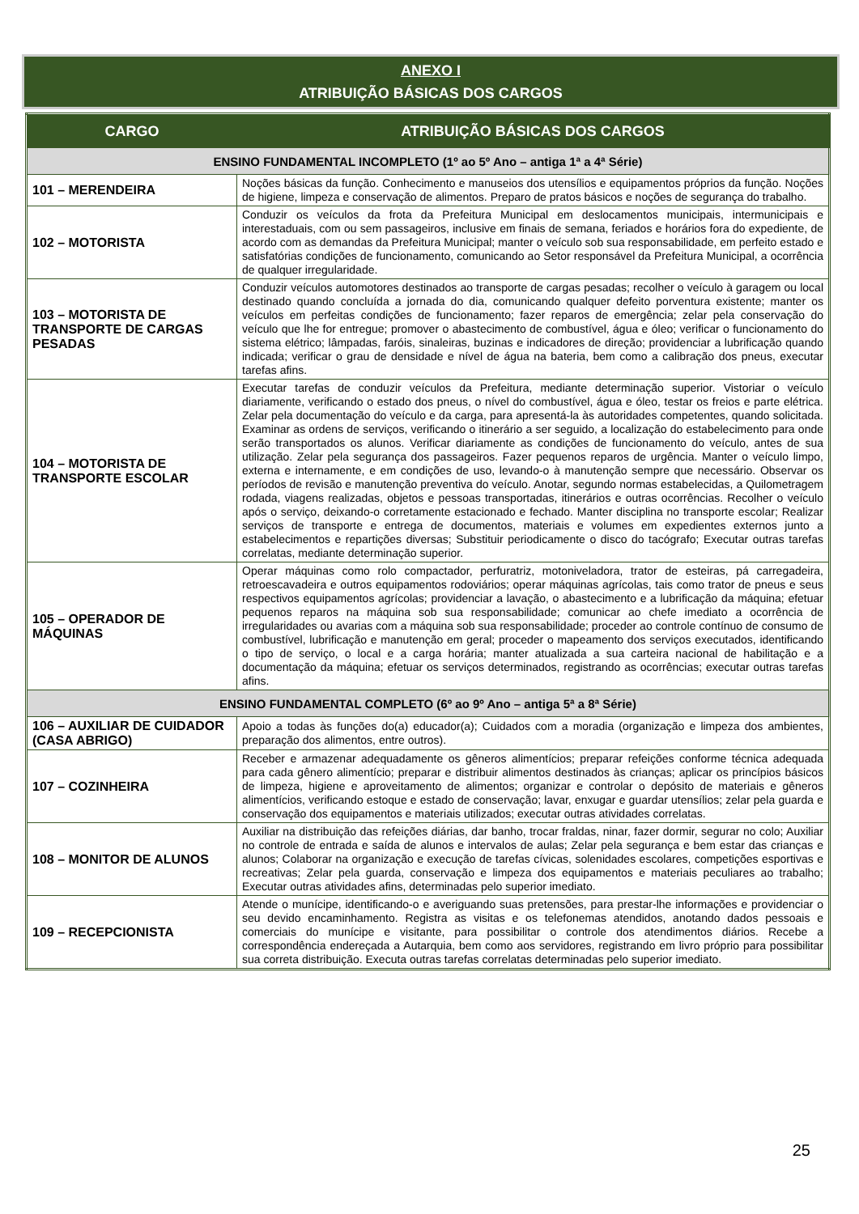ANEXO I
ATRIBUIÇÃO BÁSICAS DOS CARGOS
| CARGO | ATRIBUIÇÃO BÁSICAS DOS CARGOS |
| --- | --- |
| ENSINO FUNDAMENTAL INCOMPLETO (1º ao 5º Ano – antiga 1ª a 4ª Série) | |
| 101 – MERENDEIRA | Noções básicas da função. Conhecimento e manuseios dos utensílios e equipamentos próprios da função. Noções de higiene, limpeza e conservação de alimentos. Preparo de pratos básicos e noções de segurança do trabalho. |
| 102 – MOTORISTA | Conduzir os veículos da frota da Prefeitura Municipal em deslocamentos municipais, intermunicipais e interestaduais, com ou sem passageiros, inclusive em finais de semana, feriados e horários fora do expediente, de acordo com as demandas da Prefeitura Municipal; manter o veículo sob sua responsabilidade, em perfeito estado e satisfatórias condições de funcionamento, comunicando ao Setor responsável da Prefeitura Municipal, a ocorrência de qualquer irregularidade. |
| 103 – MOTORISTA DE TRANSPORTE DE CARGAS PESADAS | Conduzir veículos automotores destinados ao transporte de cargas pesadas; recolher o veículo à garagem ou local destinado quando concluída a jornada do dia, comunicando qualquer defeito porventura existente; manter os veículos em perfeitas condições de funcionamento; fazer reparos de emergência; zelar pela conservação do veículo que lhe for entregue; promover o abastecimento de combustível, água e óleo; verificar o funcionamento do sistema elétrico; lâmpadas, faróis, sinaleiras, buzinas e indicadores de direção; providenciar a lubrificação quando indicada; verificar o grau de densidade e nível de água na bateria, bem como a calibração dos pneus, executar tarefas afins. |
| 104 – MOTORISTA DE TRANSPORTE ESCOLAR | Executar tarefas de conduzir veículos da Prefeitura, mediante determinação superior. Vistoriar o veículo diariamente, verificando o estado dos pneus, o nível do combustível, água e óleo, testar os freios e parte elétrica. Zelar pela documentação do veículo e da carga, para apresentá-la às autoridades competentes, quando solicitada. Examinar as ordens de serviços, verificando o itinerário a ser seguido, a localização do estabelecimento para onde serão transportados os alunos. Verificar diariamente as condições de funcionamento do veículo, antes de sua utilização. Zelar pela segurança dos passageiros. Fazer pequenos reparos de urgência. Manter o veículo limpo, externa e internamente, e em condições de uso, levando-o à manutenção sempre que necessário. Observar os períodos de revisão e manutenção preventiva do veículo. Anotar, segundo normas estabelecidas, a Quilometragem rodada, viagens realizadas, objetos e pessoas transportadas, itinerários e outras ocorrências. Recolher o veículo após o serviço, deixando-o corretamente estacionado e fechado. Manter disciplina no transporte escolar; Realizar serviços de transporte e entrega de documentos, materiais e volumes em expedientes externos junto a estabelecimentos e repartições diversas; Substituir periodicamente o disco do tacógrafo; Executar outras tarefas correlatas, mediante determinação superior. |
| 105 – OPERADOR DE MÁQUINAS | Operar máquinas como rolo compactador, perfuratriz, motoniveladora, trator de esteiras, pá carregadeira, retroescavadeira e outros equipamentos rodoviários; operar máquinas agrícolas, tais como trator de pneus e seus respectivos equipamentos agrícolas; providenciar a lavação, o abastecimento e a lubrificação da máquina; efetuar pequenos reparos na máquina sob sua responsabilidade; comunicar ao chefe imediato a ocorrência de irregularidades ou avarias com a máquina sob sua responsabilidade; proceder ao controle contínuo de consumo de combustível, lubrificação e manutenção em geral; proceder o mapeamento dos serviços executados, identificando o tipo de serviço, o local e a carga horária; manter atualizada a sua carteira nacional de habilitação e a documentação da máquina; efetuar os serviços determinados, registrando as ocorrências; executar outras tarefas afins. |
| ENSINO FUNDAMENTAL COMPLETO (6º ao 9º Ano – antiga 5ª a 8ª Série) | |
| 106 – AUXILIAR DE CUIDADOR (CASA ABRIGO) | Apoio a todas às funções do(a) educador(a); Cuidados com a moradia (organização e limpeza dos ambientes, preparação dos alimentos, entre outros). |
| 107 – COZINHEIRA | Receber e armazenar adequadamente os gêneros alimentícios; preparar refeições conforme técnica adequada para cada gênero alimentício; preparar e distribuir alimentos destinados às crianças; aplicar os princípios básicos de limpeza, higiene e aproveitamento de alimentos; organizar e controlar o depósito de materiais e gêneros alimentícios, verificando estoque e estado de conservação; lavar, enxugar e guardar utensílios; zelar pela guarda e conservação dos equipamentos e materiais utilizados; executar outras atividades correlatas. |
| 108 – MONITOR DE ALUNOS | Auxiliar na distribuição das refeições diárias, dar banho, trocar fraldas, ninar, fazer dormir, segurar no colo; Auxiliar no controle de entrada e saída de alunos e intervalos de aulas; Zelar pela segurança e bem estar das crianças e alunos; Colaborar na organização e execução de tarefas cívicas, solenidades escolares, competições esportivas e recreativas; Zelar pela guarda, conservação e limpeza dos equipamentos e materiais peculiares ao trabalho; Executar outras atividades afins, determinadas pelo superior imediato. |
| 109 – RECEPCIONISTA | Atende o munícipe, identificando-o e averiguando suas pretensões, para prestar-lhe informações e providenciar o seu devido encaminhamento. Registra as visitas e os telefonemas atendidos, anotando dados pessoais e comerciais do munícipe e visitante, para possibilitar o controle dos atendimentos diários. Recebe a correspondência endereçada a Autarquia, bem como aos servidores, registrando em livro próprio para possibilitar sua correta distribuição. Executa outras tarefas correlatas determinadas pelo superior imediato. |
25